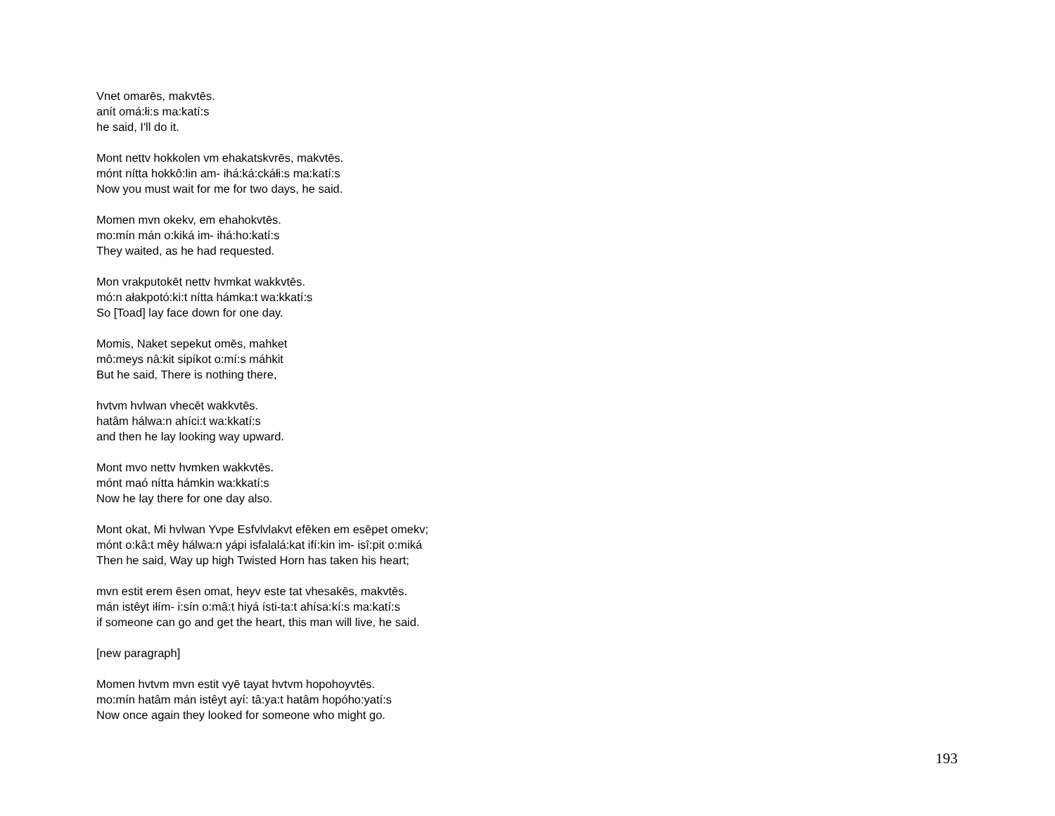Vnet omarēs, makvtēs.
anít omá:łi:s ma:katí:s
he said, I'll do it.
Mont nettv hokkolen vm ehakatskvrēs, makvtēs.
mónt nítta hokkô:lin am- ihá:ká:ckáłi:s ma:katí:s
Now you must wait for me for two days, he said.
Momen mvn okekv, em ehahokvtēs.
mo:mín mán o:kiká im- ihá:ho:katí:s
They waited, as he had requested.
Mon vrakputokēt nettv hvmkat wakkvtēs.
mó:n ałakpotó:ki:t nítta hámka:t wa:kkatí:s
So [Toad] lay face down for one day.
Momis, Naket sepekut omēs, mahket
mô:meys nâ:kit sipíkot o:mí:s máhkit
But he said, There is nothing there,
hvtvm hvlwan vhecēt wakkvtēs.
hatâm hálwa:n ahíci:t wa:kkatí:s
and then he lay looking way upward.
Mont mvo nettv hvmken wakkvtēs.
mónt maó nítta hámkin wa:kkatí:s
Now he lay there for one day also.
Mont okat, Mi hvlwan Yvpe Esfvlvlakvt efēken em esēpet omekv;
mónt o:kâ:t mêy hálwa:n yápi isfalalá:kat ifí:kin im- isî:pit o:miká
Then he said, Way up high Twisted Horn has taken his heart;
mvn estit erem ēsen omat, heyv este tat vhesakēs, makvtēs.
mán istêyt iłím- i:sín o:mâ:t hiyá ísti-ta:t ahísa:kí:s ma:katí:s
if someone can go and get the heart, this man will live, he said.
[new paragraph]
Momen hvtvm mvn estit vyē tayat hvtvm hopohoyvtēs.
mo:mín hatâm mán istêyt ayí: tâ:ya:t hatâm hopóho:yatí:s
Now once again they looked for someone who might go.
193